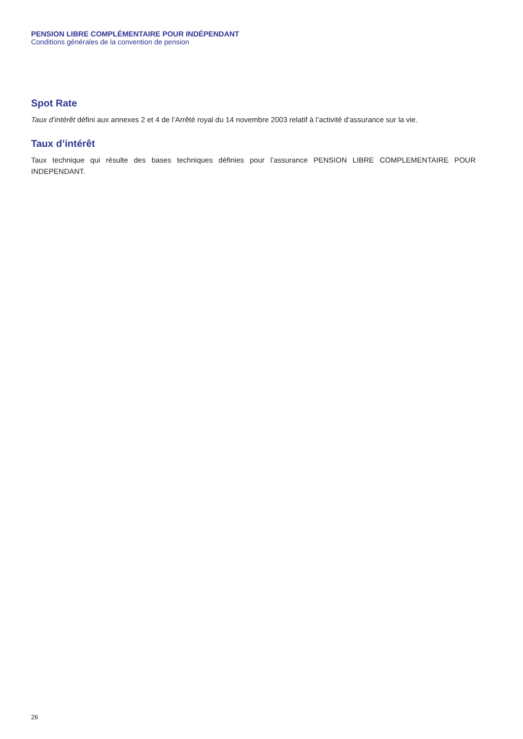PENSION LIBRE COMPLÉMENTAIRE POUR INDÉPENDANT
Conditions générales de la convention de pension
Spot Rate
Taux d’intérêt défini aux annexes 2 et 4 de l’Arrêté royal du 14 novembre 2003 relatif à l’activité d’assurance sur la vie.
Taux d’intérêt
Taux technique qui résulte des bases techniques définies pour l’assurance PENSION LIBRE COMPLEMENTAIRE POUR INDEPENDANT.
26